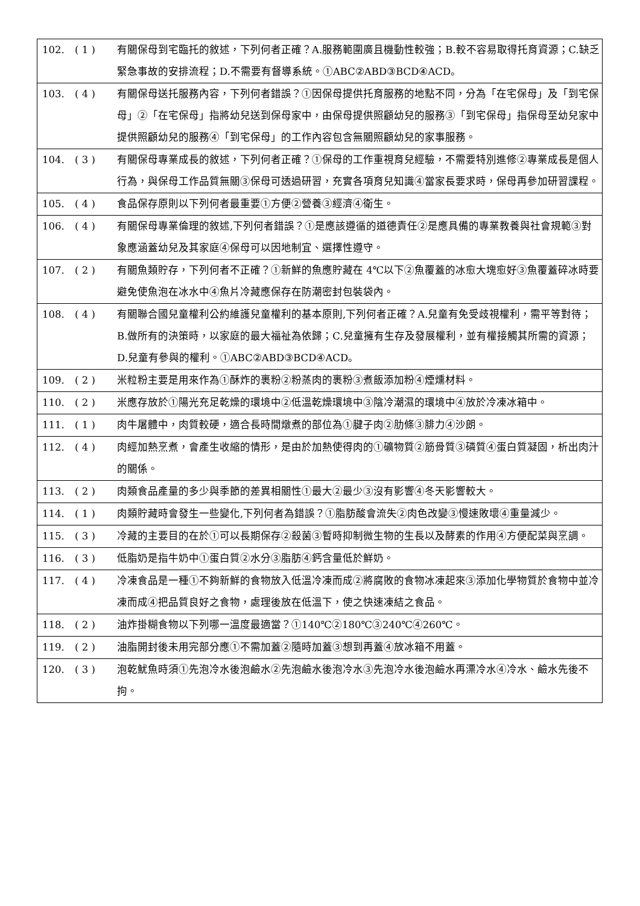| 102. | ( 1 ) | 有關保母到宅臨托的敘述，下列何者正確？A.服務範圍廣且機動性較強；B.較不容易取得托育資源；C.缺乏緊急事故的安排流程；D.不需要有督導系統。①ABC②ABD③BCD④ACD。 |
| 103. | ( 4 ) | 有關保母送托服務內容，下列何者錯誤？①因保母提供托育服務的地點不同，分為「在宅保母」及「到宅保母」②「在宅保母」指將幼兒送到保母家中，由保母提供照顧幼兒的服務③「到宅保母」指保母至幼兒家中提供照顧幼兒的服務④「到宅保母」的工作內容包含無關照顧幼兒的家事服務。 |
| 104. | ( 3 ) | 有關保母專業成長的敘述，下列何者正確？①保母的工作重視育兒經驗，不需要特別進修②專業成長是個人行為，與保母工作品質無關③保母可透過研習，充實各項育兒知識④當家長要求時，保母再參加研習課程。 |
| 105. | ( 4 ) | 食品保存原則以下列何者最重要①方便②營養③經濟④衛生。 |
| 106. | ( 4 ) | 有關保母專業倫理的敘述,下列何者錯誤？①是應該遵循的道德責任②是應具備的專業教養與社會規範③對象應涵蓋幼兒及其家庭④保母可以因地制宜、選擇性遵守。 |
| 107. | ( 2 ) | 有關魚類貯存，下列何者不正確？①新鮮的魚應貯藏在 4℃以下②魚覆蓋的冰愈大塊愈好③魚覆蓋碎冰時要避免使魚泡在冰水中④魚片冷藏應保存在防潮密封包裝袋內。 |
| 108. | ( 4 ) | 有關聯合國兒童權利公約維護兒童權利的基本原則,下列何者正確？A.兒童有免受歧視權利，需平等對待；B.做所有的決策時，以家庭的最大福祉為依歸；C.兒童擁有生存及發展權利，並有權接觸其所需的資源；D.兒童有參與的權利。①ABC②ABD③BCD④ACD。 |
| 109. | ( 2 ) | 米粒粉主要是用來作為①酥炸的裹粉②粉蒸肉的裹粉③煮飯添加粉④煙燻材料。 |
| 110. | ( 2 ) | 米應存放於①陽光充足乾燥的環境中②低溫乾燥環境中③陰冷潮濕的環境中④放於冷凍冰箱中。 |
| 111. | ( 1 ) | 肉牛屠體中，肉質較硬，適合長時間燉煮的部位為①腱子肉②肋條③腓力④沙朗。 |
| 112. | ( 4 ) | 肉經加熱烹煮，會產生收縮的情形，是由於加熱使得肉的①礦物質②筋骨質③磷質④蛋白質凝固，析出肉汁的關係。 |
| 113. | ( 2 ) | 肉類食品產量的多少與季節的差異相關性①最大②最少③沒有影響④冬天影響較大。 |
| 114. | ( 1 ) | 肉類貯藏時會發生一些變化,下列何者為錯誤？①脂肪酸會流失②肉色改變③慢速敗壞④重量減少。 |
| 115. | ( 3 ) | 冷藏的主要目的在於①可以長期保存②殺菌③暫時抑制微生物的生長以及酵素的作用④方便配菜與烹調。 |
| 116. | ( 3 ) | 低脂奶是指牛奶中①蛋白質②水分③脂肪④鈣含量低於鮮奶。 |
| 117. | ( 4 ) | 冷凍食品是一種①不夠新鮮的食物放入低溫冷凍而成②將腐敗的食物冰凍起來③添加化學物質於食物中並冷凍而成④把品質良好之食物，處理後放在低溫下，使之快速凍結之食品。 |
| 118. | ( 2 ) | 油炸掛糊食物以下列哪一溫度最適當？①140℃②180℃③240℃④260℃。 |
| 119. | ( 2 ) | 油脂開封後未用完部分應①不需加蓋②隨時加蓋③想到再蓋④放冰箱不用蓋。 |
| 120. | ( 3 ) | 泡乾魷魚時須①先泡冷水後泡鹼水②先泡鹼水後泡冷水③先泡冷水後泡鹼水再漂冷水④冷水、鹼水先後不拘。 |